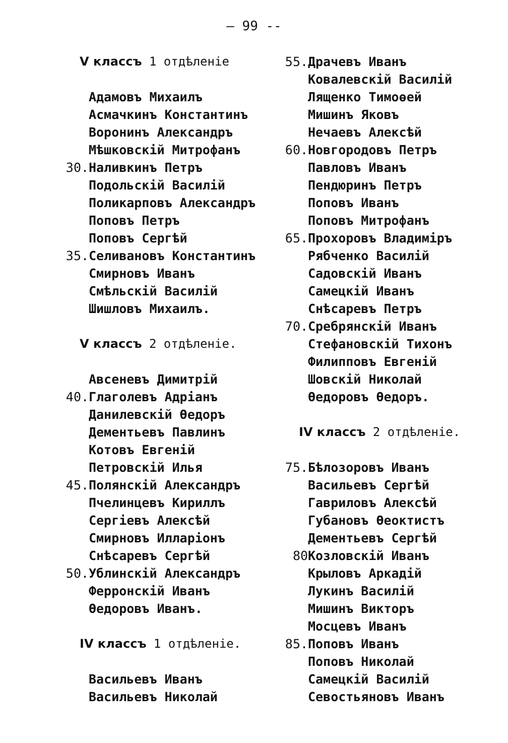— 99 --
V классъ 1 отдѣленіе
Адамовъ Михаилъ
Асмачкинъ Константинъ
Воронинъ Александръ
Мѣшковскій Митрофанъ
30. Наливкинъ Петръ
Подольскій Василій
Поликарповъ Александръ
Поповъ Петръ
Поповъ Сергѣй
35. Селивановъ Константинъ
Смирновъ Иванъ
Смѣльскій Василій
Шишловъ Михаилъ.
V классъ 2 отдѣленіе.
Авсеневъ Димитрій
40. Глаголевъ Адріанъ
Данилевскій Өедоръ
Дементьевъ Павлинъ
Котовъ Евгеній
Петровскій Илья
45. Полянскій Александръ
Пчелинцевъ Кириллъ
Сергіевъ Алексѣй
Смирновъ Илларіонъ
Снѣсаревъ Сергѣй
50. Ублинскій Александръ
Ферронскій Иванъ
Өедоровъ Иванъ.
IV классъ 1 отдѣленіе.
Васильевъ Иванъ
Васильевъ Николай
55. Драчевъ Иванъ
Ковалевскій Василій
Лященко Тимоөей
Мишинъ Яковъ
Нечаевъ Алексѣй
60. Новгородовъ Петръ
Павловъ Иванъ
Пендюринъ Петръ
Поповъ Иванъ
Поповъ Митрофанъ
65. Прохоровъ Владиміръ
Рябченко Василій
Садовскій Иванъ
Самецкій Иванъ
Снѣсаревъ Петръ
70. Сребрянскій Иванъ
Стефановскій Тихонъ
Филипповъ Евгеній
Шовскій Николай
Өедоровъ Өедоръ.
IV классъ 2 отдѣленіе.
75. Бѣлозоровъ Иванъ
Васильевъ Сергѣй
Гавриловъ Алексѣй
Губановъ Өеоктистъ
Дементьевъ Сергѣй
80 Козловскій Иванъ
Крыловъ Аркадій
Лукинъ Василій
Мишинъ Викторъ
Мосцевъ Иванъ
85. Поповъ Иванъ
Поповъ Николай
Самецкій Василій
Севостьяновъ Иванъ